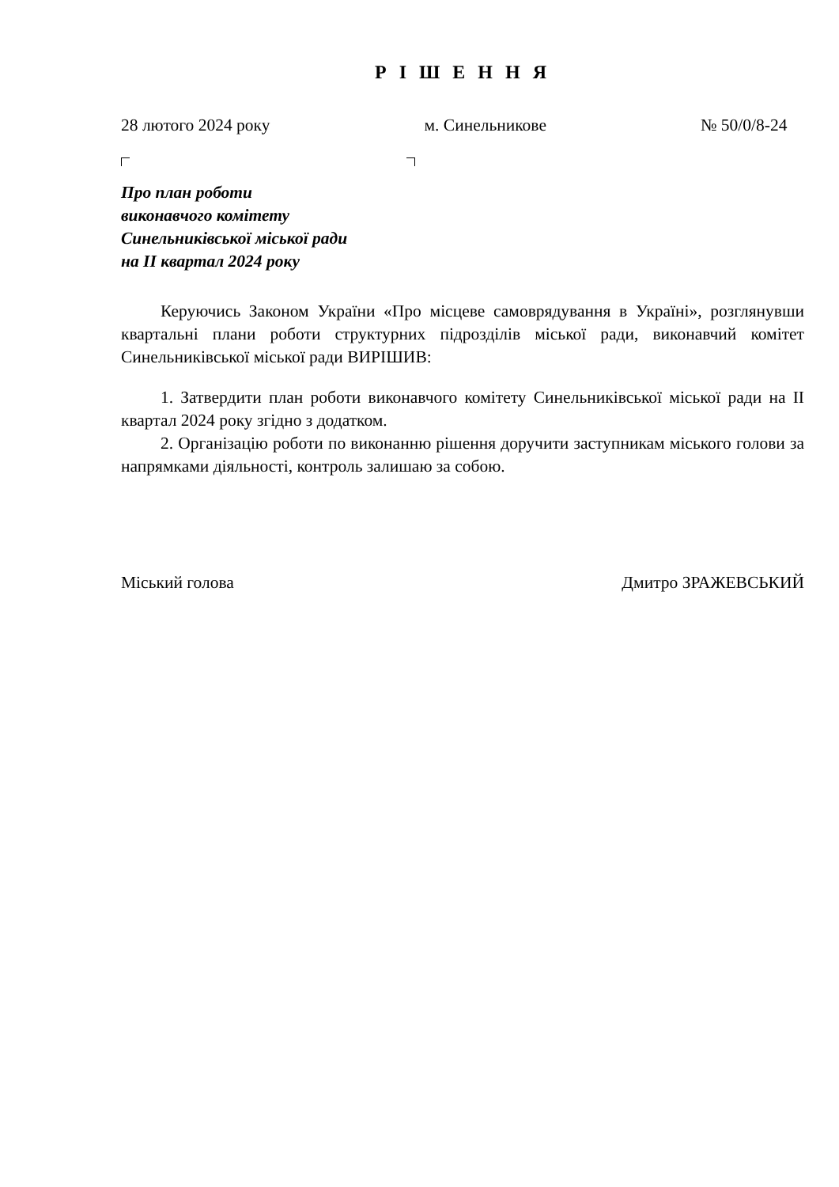Р І Ш Е Н Н Я
28 лютого 2024 року м. Синельникове № 50/0/8-24
Про план роботи
виконавчого комітету
Синельниківської міської ради
на II квартал 2024 року
Керуючись Законом України «Про місцеве самоврядування в Україні», розглянувши квартальні плани роботи структурних підрозділів міської ради, виконавчий комітет Синельниківської міської ради ВИРІШИВ:
1. Затвердити план роботи виконавчого комітету Синельниківської міської ради на II квартал 2024 року згідно з додатком.
2. Організацію роботи по виконанню рішення доручити заступникам міського голови за напрямками діяльності, контроль залишаю за собою.
Міський голова Дмитро ЗРАЖЕВСЬКИЙ